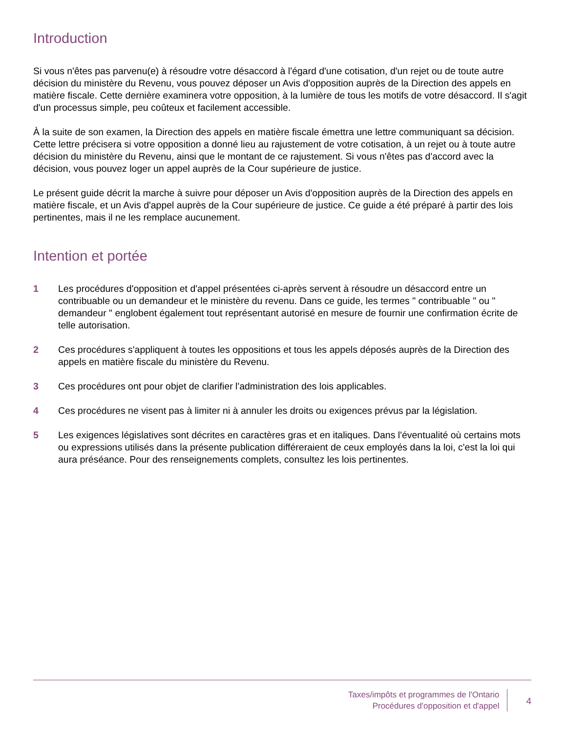Introduction
Si vous n'êtes pas parvenu(e) à résoudre votre désaccord à l'égard d'une cotisation, d'un rejet ou de toute autre décision du ministère du Revenu, vous pouvez déposer un Avis d'opposition auprès de la Direction des appels en matière fiscale. Cette dernière examinera votre opposition, à la lumière de tous les motifs de votre désaccord. Il s'agit d'un processus simple, peu coûteux et facilement accessible.
À la suite de son examen, la Direction des appels en matière fiscale émettra une lettre communiquant sa décision. Cette lettre précisera si votre opposition a donné lieu au rajustement de votre cotisation, à un rejet ou à toute autre décision du ministère du Revenu, ainsi que le montant de ce rajustement. Si vous n'êtes pas d'accord avec la décision, vous pouvez loger un appel auprès de la Cour supérieure de justice.
Le présent guide décrit la marche à suivre pour déposer un Avis d'opposition auprès de la Direction des appels en matière fiscale, et un Avis d'appel auprès de la Cour supérieure de justice. Ce guide a été préparé à partir des lois pertinentes, mais il ne les remplace aucunement.
Intention et portée
1 Les procédures d'opposition et d'appel présentées ci-après servent à résoudre un désaccord entre un contribuable ou un demandeur et le ministère du revenu. Dans ce guide, les termes " contribuable " ou " demandeur " englobent également tout représentant autorisé en mesure de fournir une confirmation écrite de telle autorisation.
2 Ces procédures s'appliquent à toutes les oppositions et tous les appels déposés auprès de la Direction des appels en matière fiscale du ministère du Revenu.
3 Ces procédures ont pour objet de clarifier l'administration des lois applicables.
4 Ces procédures ne visent pas à limiter ni à annuler les droits ou exigences prévus par la législation.
5 Les exigences législatives sont décrites en caractères gras et en italiques. Dans l'éventualité où certains mots ou expressions utilisés dans la présente publication différeraient de ceux employés dans la loi, c'est la loi qui aura préséance. Pour des renseignements complets, consultez les lois pertinentes.
Taxes/impôts et programmes de l'Ontario
Procédures d'opposition et d'appel
4